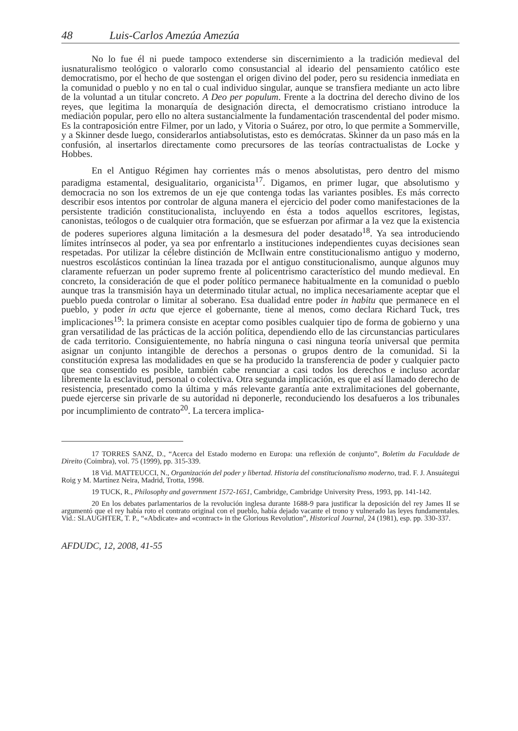48 Luis-Carlos Amezúa Amezúa
No lo fue él ni puede tampoco extenderse sin discernimiento a la tradición medieval del iusnaturalismo teológico o valorarlo como consustancial al ideario del pensamiento católico este democratismo, por el hecho de que sostengan el origen divino del poder, pero su residencia inmediata en la comunidad o pueblo y no en tal o cual individuo singular, aunque se transfiera mediante un acto libre de la voluntad a un titular concreto. A Deo per populum. Frente a la doctrina del derecho divino de los reyes, que legitima la monarquía de designación directa, el democratismo cristiano introduce la mediación popular, pero ello no altera sustancialmente la fundamentación trascendental del poder mismo. Es la contraposición entre Filmer, por un lado, y Vitoria o Suárez, por otro, lo que permite a Sommerville, y a Skinner desde luego, considerarlos antiabsolutistas, esto es demócratas. Skinner da un paso más en la confusión, al insertarlos directamente como precursores de las teorías contractualistas de Locke y Hobbes.
En el Antiguo Régimen hay corrientes más o menos absolutistas, pero dentro del mismo paradigma estamental, desigualitario, organicista<sup>17</sup>. Digamos, en primer lugar, que absolutismo y democracia no son los extremos de un eje que contenga todas las variantes posibles. Es más correcto describir esos intentos por controlar de alguna manera el ejercicio del poder como manifestaciones de la persistente tradición constitucionalista, incluyendo en ésta a todos aquellos escritores, legistas, canonistas, teólogos o de cualquier otra formación, que se esfuerzan por afirmar a la vez que la existencia de poderes superiores alguna limitación a la desmesura del poder desatado<sup>18</sup>. Ya sea introduciendo límites intrínsecos al poder, ya sea por enfrentarlo a instituciones independientes cuyas decisiones sean respetadas. Por utilizar la célebre distinción de McIlwain entre constitucionalismo antiguo y moderno, nuestros escolásticos continúan la línea trazada por el antiguo constitucionalismo, aunque algunos muy claramente refuerzan un poder supremo frente al policentrismo característico del mundo medieval. En concreto, la consideración de que el poder político permanece habitualmente en la comunidad o pueblo aunque tras la transmisión haya un determinado titular actual, no implica necesariamente aceptar que el pueblo pueda controlar o limitar al soberano. Esa dualidad entre poder in habitu que permanece en el pueblo, y poder in actu que ejerce el gobernante, tiene al menos, como declara Richard Tuck, tres implicaciones<sup>19</sup>: la primera consiste en aceptar como posibles cualquier tipo de forma de gobierno y una gran versatilidad de las prácticas de la acción política, dependiendo ello de las circunstancias particulares de cada territorio. Consiguientemente, no habría ninguna o casi ninguna teoría universal que permita asignar un conjunto intangible de derechos a personas o grupos dentro de la comunidad. Si la constitución expresa las modalidades en que se ha producido la transferencia de poder y cualquier pacto que sea consentido es posible, también cabe renunciar a casi todos los derechos e incluso acordar libremente la esclavitud, personal o colectiva. Otra segunda implicación, es que el así llamado derecho de resistencia, presentado como la última y más relevante garantía ante extralimitaciones del gobernante, puede ejercerse sin privarle de su autoridad ni deponerle, reconduciendo los desafueros a los tribunales por incumplimiento de contrato<sup>20</sup>. La tercera implica-
17 TORRES SANZ, D., “Acerca del Estado moderno en Europa: una reflexión de conjunto”, Boletim da Faculdade de Direito (Coimbra), vol. 75 (1999), pp. 315-339.
18 Vid. MATTEUCCI, N., Organización del poder y libertad. Historia del constitucionalismo moderno, trad. F. J. Ansuátegui Roig y M. Martínez Neira, Madrid, Trotta, 1998.
19 TUCK, R., Philosophy and government 1572-1651, Cambridge, Cambridge University Press, 1993, pp. 141-142.
20 En los debates parlamentarios de la revolución inglesa durante 1688-9 para justificar la deposición del rey James II se argumentó que el rey había roto el contrato original con el pueblo, había dejado vacante el trono y vulnerado las leyes fundamentales. Vid.: SLAUGHTER, T. P., “«Abdicate» and «contract» in the Glorious Revolution”, Historical Journal, 24 (1981), esp. pp. 330-337.
AFDUDC, 12, 2008, 41-55